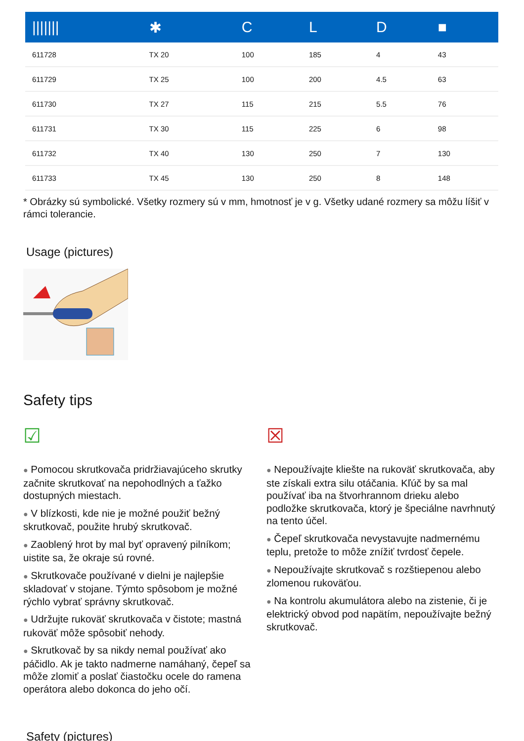| /////// | ✱ | C | L | D | ■ |
| --- | --- | --- | --- | --- | --- |
| 611728 | TX 20 | 100 | 185 | 4 | 43 |
| 611729 | TX 25 | 100 | 200 | 4.5 | 63 |
| 611730 | TX 27 | 115 | 215 | 5.5 | 76 |
| 611731 | TX 30 | 115 | 225 | 6 | 98 |
| 611732 | TX 40 | 130 | 250 | 7 | 130 |
| 611733 | TX 45 | 130 | 250 | 8 | 148 |
* Obrázky sú symbolické. Všetky rozmery sú v mm, hmotnosť je v g. Všetky udané rozmery sa môžu líšiť v rámci tolerancie.
Usage (pictures)
Safety tips
☑
● Pomocou skrutkovača pridržiavajúceho skrutky začnite skrutkovať na nepohodlných a ťažko dostupných miestach.
● V blízkosti, kde nie je možné použiť bežný skrutkovač, použite hrubý skrutkovač.
● Zaoblený hrot by mal byť opravený pilníkom; uistite sa, že okraje sú rovné.
● Skrutkovače používané v dielni je najlepšie skladovať v stojane. Týmto spôsobom je možné rýchlo vybrať správny skrutkovač.
● Udržujte rukoväť skrutkovača v čistote; mastná rukoväť môže spôsobiť nehody.
● Skrutkovač by sa nikdy nemal používať ako páčidlo. Ak je takto nadmerne namáhaný, čepeľ sa môže zlomiť a poslať čiastočku ocele do ramena operátora alebo dokonca do jeho očí.
☒
● Nepoužívajte kliešte na rukoväť skrutkovača, aby ste získali extra silu otáčania. Kľúč by sa mal používať iba na štvorhrannom drieku alebo podložke skrutkovača, ktorý je špeciálne navrhnutý na tento účel.
● Čepeľ skrutkovača nevystavujte nadmernému teplu, pretože to môže znížiť tvrdosť čepele.
● Nepoužívajte skrutkovač s rozštiepenou alebo zlomenou rukoväťou.
● Na kontrolu akumulátora alebo na zistenie, či je elektrický obvod pod napätím, nepoužívajte bežný skrutkovač.
Safety (pictures)